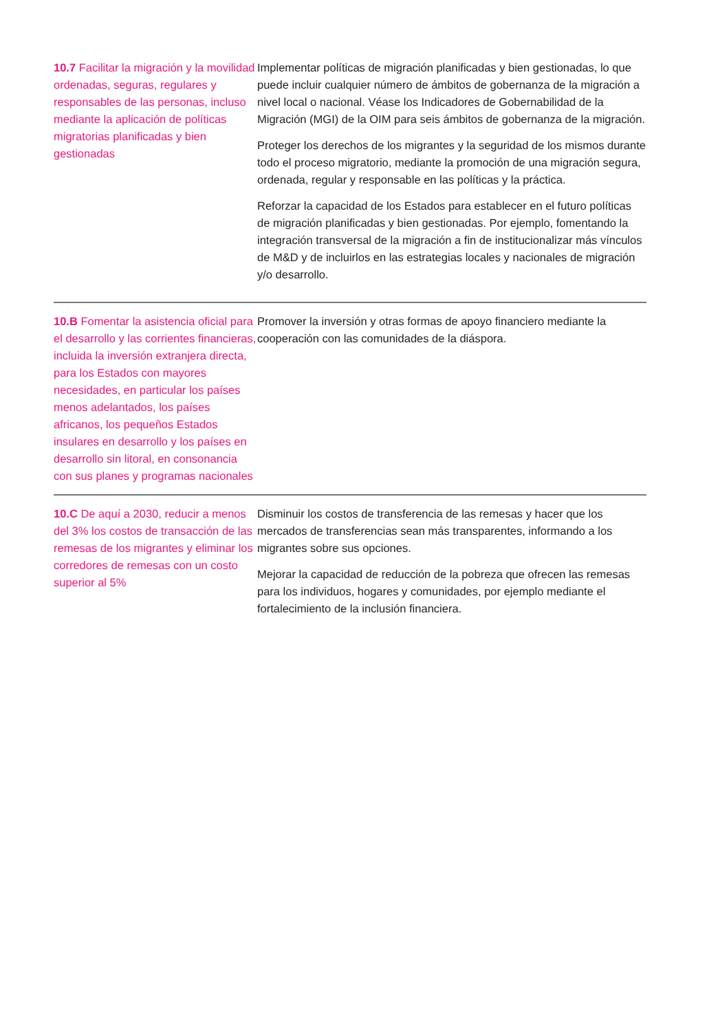| 10.7 Facilitar la migración y la movilidad ordenadas, seguras, regulares y responsables de las personas, incluso mediante la aplicación de políticas migratorias planificadas y bien gestionadas | Implementar políticas de migración planificadas y bien gestionadas, lo que puede incluir cualquier número de ámbitos de gobernanza de la migración a nivel local o nacional. Véase los Indicadores de Gobernabilidad de la Migración (MGI) de la OIM para seis ámbitos de gobernanza de la migración. Proteger los derechos de los migrantes y la seguridad de los mismos durante todo el proceso migratorio, mediante la promoción de una migración segura, ordenada, regular y responsable en las políticas y la práctica. Reforzar la capacidad de los Estados para establecer en el futuro políticas de migración planificadas y bien gestionadas. Por ejemplo, fomentando la integración transversal de la migración a fin de institucionalizar más vínculos de M&D y de incluirlos en las estrategias locales y nacionales de migración y/o desarrollo. |
| 10.B Fomentar la asistencia oficial para el desarrollo y las corrientes financieras, incluida la inversión extranjera directa, para los Estados con mayores necesidades, en particular los países menos adelantados, los países africanos, los pequeños Estados insulares en desarrollo y los países en desarrollo sin litoral, en consonancia con sus planes y programas nacionales | Promover la inversión y otras formas de apoyo financiero mediante la cooperación con las comunidades de la diáspora. |
| 10.C De aquí a 2030, reducir a menos del 3% los costos de transacción de las remesas de los migrantes y eliminar los corredores de remesas con un costo superior al 5% | Disminuir los costos de transferencia de las remesas y hacer que los mercados de transferencias sean más transparentes, informando a los migrantes sobre sus opciones. Mejorar la capacidad de reducción de la pobreza que ofrecen las remesas para los individuos, hogares y comunidades, por ejemplo mediante el fortalecimiento de la inclusión financiera. |